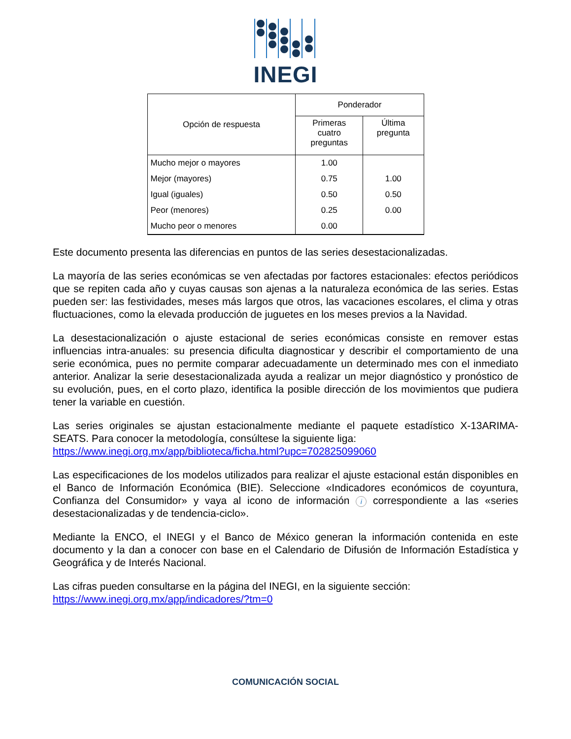INEGI
| Opción de respuesta | Ponderador | |
| --- | --- | --- |
| | Primeras cuatro preguntas | Última pregunta |
| Mucho mejor o mayores | 1.00 | |
| Mejor (mayores) | 0.75 | 1.00 |
| Igual (iguales) | 0.50 | 0.50 |
| Peor (menores) | 0.25 | 0.00 |
| Mucho peor o menores | 0.00 | |
Este documento presenta las diferencias en puntos de las series desestacionalizadas.
La mayoría de las series económicas se ven afectadas por factores estacionales: efectos periódicos que se repiten cada año y cuyas causas son ajenas a la naturaleza económica de las series. Estas pueden ser: las festividades, meses más largos que otros, las vacaciones escolares, el clima y otras fluctuaciones, como la elevada producción de juguetes en los meses previos a la Navidad.
La desestacionalización o ajuste estacional de series económicas consiste en remover estas influencias intra-anuales: su presencia dificulta diagnosticar y describir el comportamiento de una serie económica, pues no permite comparar adecuadamente un determinado mes con el inmediato anterior. Analizar la serie desestacionalizada ayuda a realizar un mejor diagnóstico y pronóstico de su evolución, pues, en el corto plazo, identifica la posible dirección de los movimientos que pudiera tener la variable en cuestión.
Las series originales se ajustan estacionalmente mediante el paquete estadístico X-13ARIMA-SEATS. Para conocer la metodología, consúltese la siguiente liga:
https://www.inegi.org.mx/app/biblioteca/ficha.html?upc=702825099060
Las especificaciones de los modelos utilizados para realizar el ajuste estacional están disponibles en el Banco de Información Económica (BIE). Seleccione «Indicadores económicos de coyuntura, Confianza del Consumidor» y vaya al icono de información i correspondiente a las «series desestacionalizadas y de tendencia-ciclo».
Mediante la ENCO, el INEGI y el Banco de México generan la información contenida en este documento y la dan a conocer con base en el Calendario de Difusión de Información Estadística y Geográfica y de Interés Nacional.
Las cifras pueden consultarse en la página del INEGI, en la siguiente sección:
https://www.inegi.org.mx/app/indicadores/?tm=0
COMUNICACIÓN SOCIAL